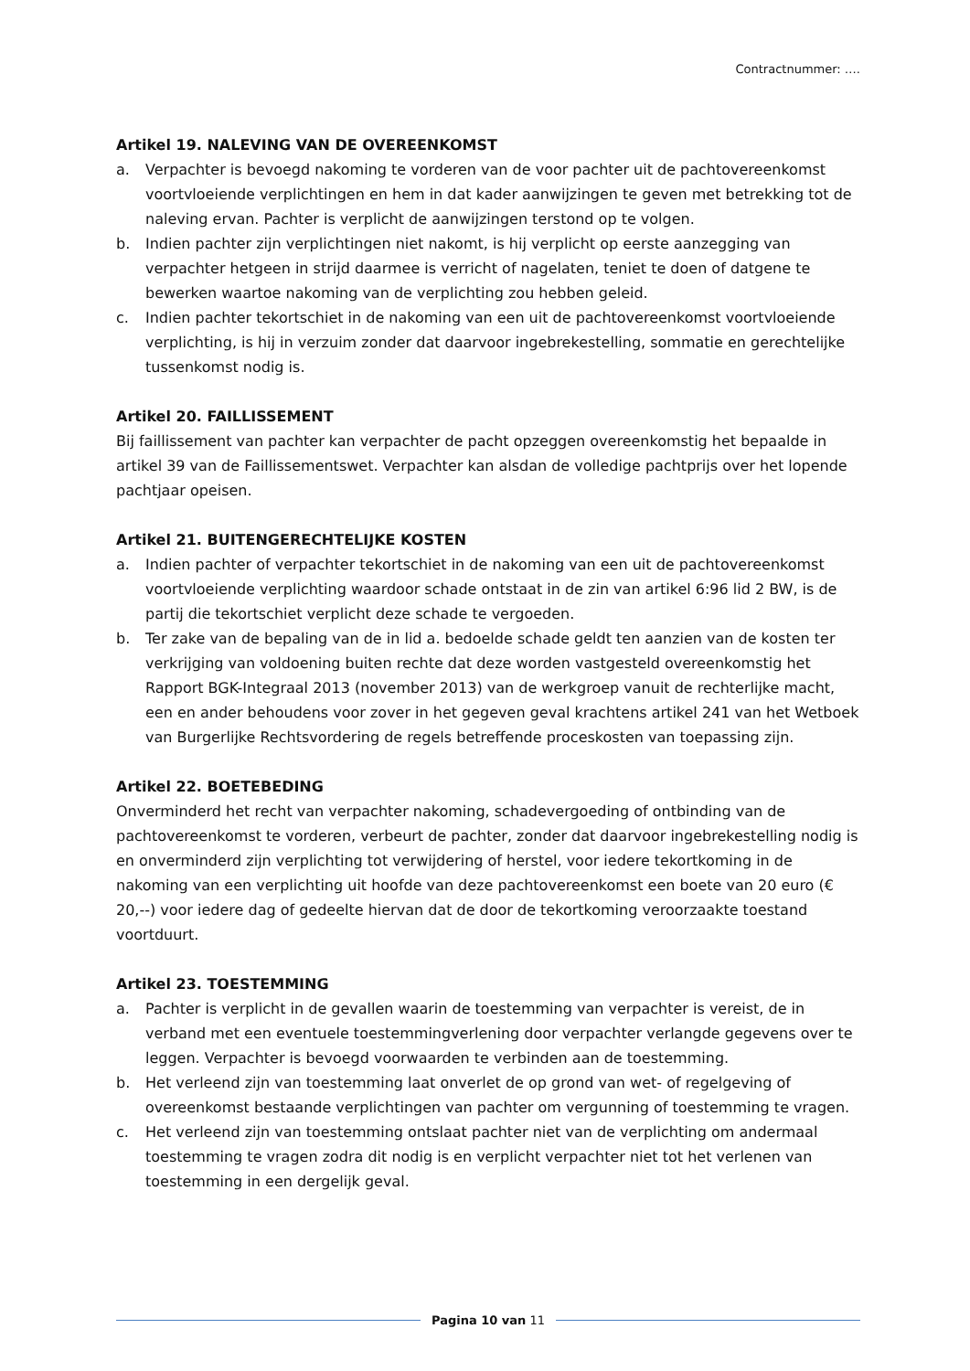Contractnummer: ….
Artikel 19. NALEVING VAN DE OVEREENKOMST
a. Verpachter is bevoegd nakoming te vorderen van de voor pachter uit de pachtovereenkomst voortvloeiende verplichtingen en hem in dat kader aanwijzingen te geven met betrekking tot de naleving ervan. Pachter is verplicht de aanwijzingen terstond op te volgen.
b. Indien pachter zijn verplichtingen niet nakomt, is hij verplicht op eerste aanzegging van verpachter hetgeen in strijd daarmee is verricht of nagelaten, teniet te doen of datgene te bewerken waartoe nakoming van de verplichting zou hebben geleid.
c. Indien pachter tekortschiet in de nakoming van een uit de pachtovereenkomst voortvloeiende verplichting, is hij in verzuim zonder dat daarvoor ingebrekestelling, sommatie en gerechtelijke tussenkomst nodig is.
Artikel 20. FAILLISSEMENT
Bij faillissement van pachter kan verpachter de pacht opzeggen overeenkomstig het bepaalde in artikel 39 van de Faillissementswet. Verpachter kan alsdan de volledige pachtprijs over het lopende pachtjaar opeisen.
Artikel 21. BUITENGERECHTELIJKE KOSTEN
a. Indien pachter of verpachter tekortschiet in de nakoming van een uit de pachtovereenkomst voortvloeiende verplichting waardoor schade ontstaat in de zin van artikel 6:96 lid 2 BW, is de partij die tekortschiet verplicht deze schade te vergoeden.
b. Ter zake van de bepaling van de in lid a. bedoelde schade geldt ten aanzien van de kosten ter verkrijging van voldoening buiten rechte dat deze worden vastgesteld overeenkomstig het Rapport BGK-Integraal 2013 (november 2013) van de werkgroep vanuit de rechterlijke macht, een en ander behoudens voor zover in het gegeven geval krachtens artikel 241 van het Wetboek van Burgerlijke Rechtsvordering de regels betreffende proceskosten van toepassing zijn.
Artikel 22. BOETEBEDING
Onverminderd het recht van verpachter nakoming, schadevergoeding of ontbinding van de pachtovereenkomst te vorderen, verbeurt de pachter, zonder dat daarvoor ingebrekestelling nodig is en onverminderd zijn verplichting tot verwijdering of herstel, voor iedere tekortkoming in de nakoming van een verplichting uit hoofde van deze pachtovereenkomst een boete van 20 euro (€ 20,--) voor iedere dag of gedeelte hiervan dat de door de tekortkoming veroorzaakte toestand voortduurt.
Artikel 23. TOESTEMMING
a. Pachter is verplicht in de gevallen waarin de toestemming van verpachter is vereist, de in verband met een eventuele toestemmingverlening door verpachter verlangde gegevens over te leggen. Verpachter is bevoegd voorwaarden te verbinden aan de toestemming.
b. Het verleend zijn van toestemming laat onverlet de op grond van wet- of regelgeving of overeenkomst bestaande verplichtingen van pachter om vergunning of toestemming te vragen.
c. Het verleend zijn van toestemming ontslaat pachter niet van de verplichting om andermaal toestemming te vragen zodra dit nodig is en verplicht verpachter niet tot het verlenen van toestemming in een dergelijk geval.
Pagina 10 van 11